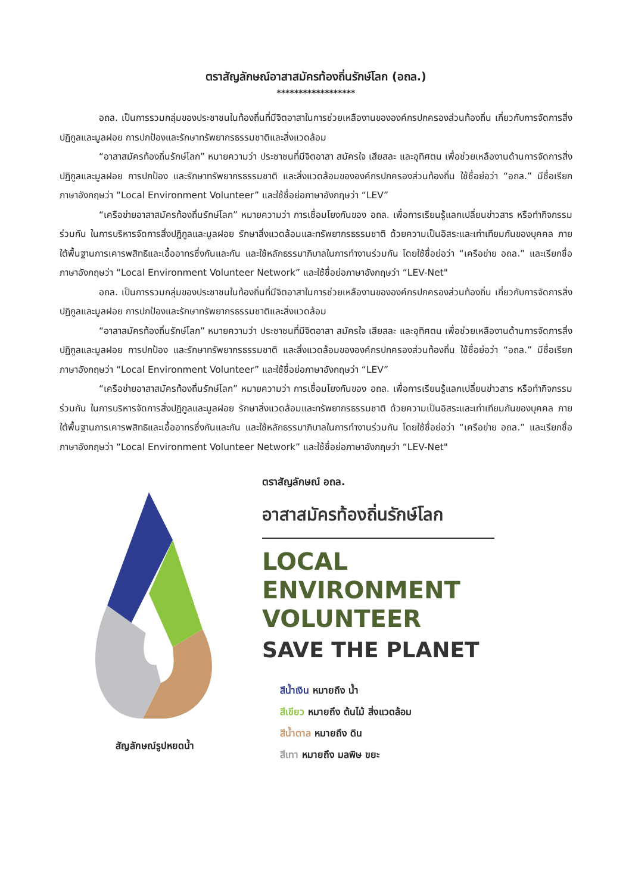ตราสัญลักษณ์อาสาสมัครท้องถิ่นรักษ์โลก (อถล.)
******************
อถล. เป็นการรวมกลุ่มของประชาชนในท้องถิ่นที่มีจิตอาสาในการช่วยเหลืองานขององค์กรปกครองส่วนท้องถิ่น เกี่ยวกับการจัดการสิ่งปฏิกูลและมูลฝอย การปกป้องและรักษาทรัพยากรธรรมชาติและสิ่งแวดล้อม
“อาสาสมัครท้องถิ่นรักษ์โลก” หมายความว่า ประชาชนที่มีจิตอาสา สมัครใจ เสียสละ และอุทิศตน เพื่อช่วยเหลืองานด้านการจัดการสิ่งปฏิกูลและมูลฝอย การปกป้อง และรักษาทรัพยากรธรรมชาติ และสิ่งแวดล้อมขององค์กรปกครองส่วนท้องถิ่น ใช้ชื่อย่อว่า “อถล.” มีชื่อเรียกภาษาอังกฤษว่า “Local Environment Volunteer” และใช้ชื่อย่อภาษาอังกฤษว่า “LEV”
“เครือข่ายอาสาสมัครท้องถิ่นรักษ์โลก” หมายความว่า การเชื่อมโยงกันของ อถล. เพื่อการเรียนรู้แลกเปลี่ยนข่าวสาร หรือทำกิจกรรมร่วมกัน ในการบริหารจัดการสิ่งปฏิกูลและมูลฝอย รักษาสิ่งแวดล้อมและทรัพยากรธรรมชาติ ด้วยความเป็นอิสระและเท่าเทียมกันของบุคคล ภายใต้พื้นฐานการเคารพสิทธิและเอื้ออาทรซึ่งกันและกัน และใช้หลักธรรมาภิบาลในการทำงานร่วมกัน โดยใช้ชื่อย่อว่า “เครือข่าย อถล.” และเรียกชื่อภาษาอังกฤษว่า “Local Environment Volunteer Network” และใช้ชื่อย่อภาษาอังกฤษว่า “LEV-Net"
อถล. เป็นการรวมกลุ่มของประชาชนในท้องถิ่นที่มีจิตอาสาในการช่วยเหลืองานขององค์กรปกครองส่วนท้องถิ่น เกี่ยวกับการจัดการสิ่งปฏิกูลและมูลฝอย การปกป้องและรักษาทรัพยากรธรรมชาติและสิ่งแวดล้อม
“อาสาสมัครท้องถิ่นรักษ์โลก” หมายความว่า ประชาชนที่มีจิตอาสา สมัครใจ เสียสละ และอุทิศตน เพื่อช่วยเหลืองานด้านการจัดการสิ่งปฏิกูลและมูลฝอย การปกป้อง และรักษาทรัพยากรธรรมชาติ และสิ่งแวดล้อมขององค์กรปกครองส่วนท้องถิ่น ใช้ชื่อย่อว่า “อถล.” มีชื่อเรียกภาษาอังกฤษว่า “Local Environment Volunteer” และใช้ชื่อย่อภาษาอังกฤษว่า “LEV”
“เครือข่ายอาสาสมัครท้องถิ่นรักษ์โลก” หมายความว่า การเชื่อมโยงกันของ อถล. เพื่อการเรียนรู้แลกเปลี่ยนข่าวสาร หรือทำกิจกรรมร่วมกัน ในการบริหารจัดการสิ่งปฏิกูลและมูลฝอย รักษาสิ่งแวดล้อมและทรัพยากรธรรมชาติ ด้วยความเป็นอิสระและเท่าเทียมกันของบุคคล ภายใต้พื้นฐานการเคารพสิทธิและเอื้ออาทรซึ่งกันและกัน และใช้หลักธรรมาภิบาลในการทำงานร่วมกัน โดยใช้ชื่อย่อว่า “เครือข่าย อถล.” และเรียกชื่อภาษาอังกฤษว่า “Local Environment Volunteer Network” และใช้ชื่อย่อภาษาอังกฤษว่า “LEV-Net"
สัญลักษณ์รูปหยดน้ำ ตราสัญลักษณ์ อถล.
อาสาสมัครท้องถิ่นรักษ์โลก
LOCAL
ENVIRONMENT
VOLUNTEER
SAVE THE PLANET
สีน้ำเงิน หมายถึง น้ำ
สีเขียว หมายถึง ต้นไม้ สิ่งแวดล้อม
สีน้ำตาล หมายถึง ดิน
สีเทา หมายถึง มลพิษ ขยะ